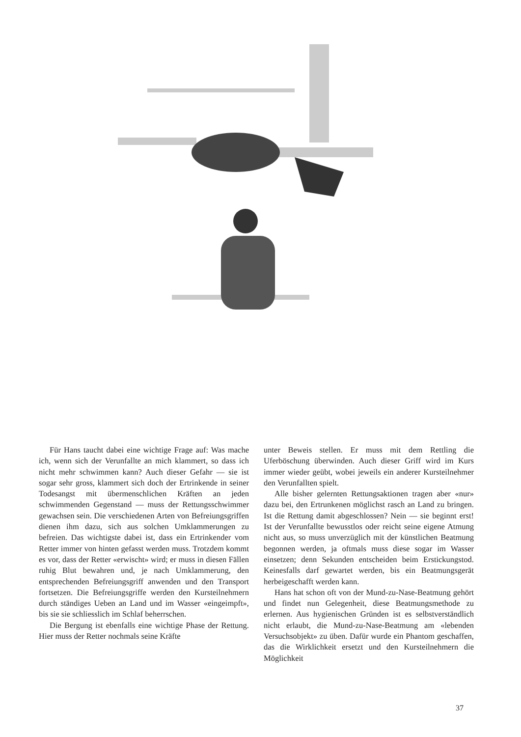Für Hans taucht dabei eine wichtige Frage auf: Was mache ich, wenn sich der Verunfallte an mich klammert, so dass ich nicht mehr schwimmen kann? Auch dieser Gefahr — sie ist sogar sehr gross, klammert sich doch der Ertrinkende in seiner Todesangst mit übermenschlichen Kräften an jeden schwimmenden Gegenstand — muss der Rettungsschwimmer gewachsen sein. Die verschiedenen Arten von Befreiungsgriffen dienen ihm dazu, sich aus solchen Umklammerungen zu befreien. Das wichtigste dabei ist, dass ein Ertrinkender vom Retter immer von hinten gefasst werden muss. Trotzdem kommt es vor, dass der Retter «erwischt» wird; er muss in diesen Fällen ruhig Blut bewahren und, je nach Umklammerung, den entsprechenden Befreiungsgriff anwenden und den Transport fortsetzen. Die Befreiungsgriffe werden den Kursteilnehmern durch ständiges Ueben an Land und im Wasser «eingeimpft», bis sie sie schliesslich im Schlaf beherrschen.
Die Bergung ist ebenfalls eine wichtige Phase der Rettung. Hier muss der Retter nochmals seine Kräfte
unter Beweis stellen. Er muss mit dem Rettling die Uferböschung überwinden. Auch dieser Griff wird im Kurs immer wieder geübt, wobei jeweils ein anderer Kursteilnehmer den Verunfallten spielt.
Alle bisher gelernten Rettungsaktionen tragen aber «nur» dazu bei, den Ertrunkenen möglichst rasch an Land zu bringen. Ist die Rettung damit abgeschlossen? Nein — sie beginnt erst! Ist der Verunfallte bewusstlos oder reicht seine eigene Atmung nicht aus, so muss unverzüglich mit der künstlichen Beatmung begonnen werden, ja oftmals muss diese sogar im Wasser einsetzen; denn Sekunden entscheiden beim Erstickungstod. Keinesfalls darf gewartet werden, bis ein Beatmungsgerät herbeigeschafft werden kann.
Hans hat schon oft von der Mund-zu-Nase-Beatmung gehört und findet nun Gelegenheit, diese Beatmungsmethode zu erlernen. Aus hygienischen Gründen ist es selbstverständlich nicht erlaubt, die Mund-zu-Nase-Beatmung am «lebenden Versuchsobjekt» zu üben. Dafür wurde ein Phantom geschaffen, das die Wirklichkeit ersetzt und den Kursteilnehmern die Möglichkeit
37